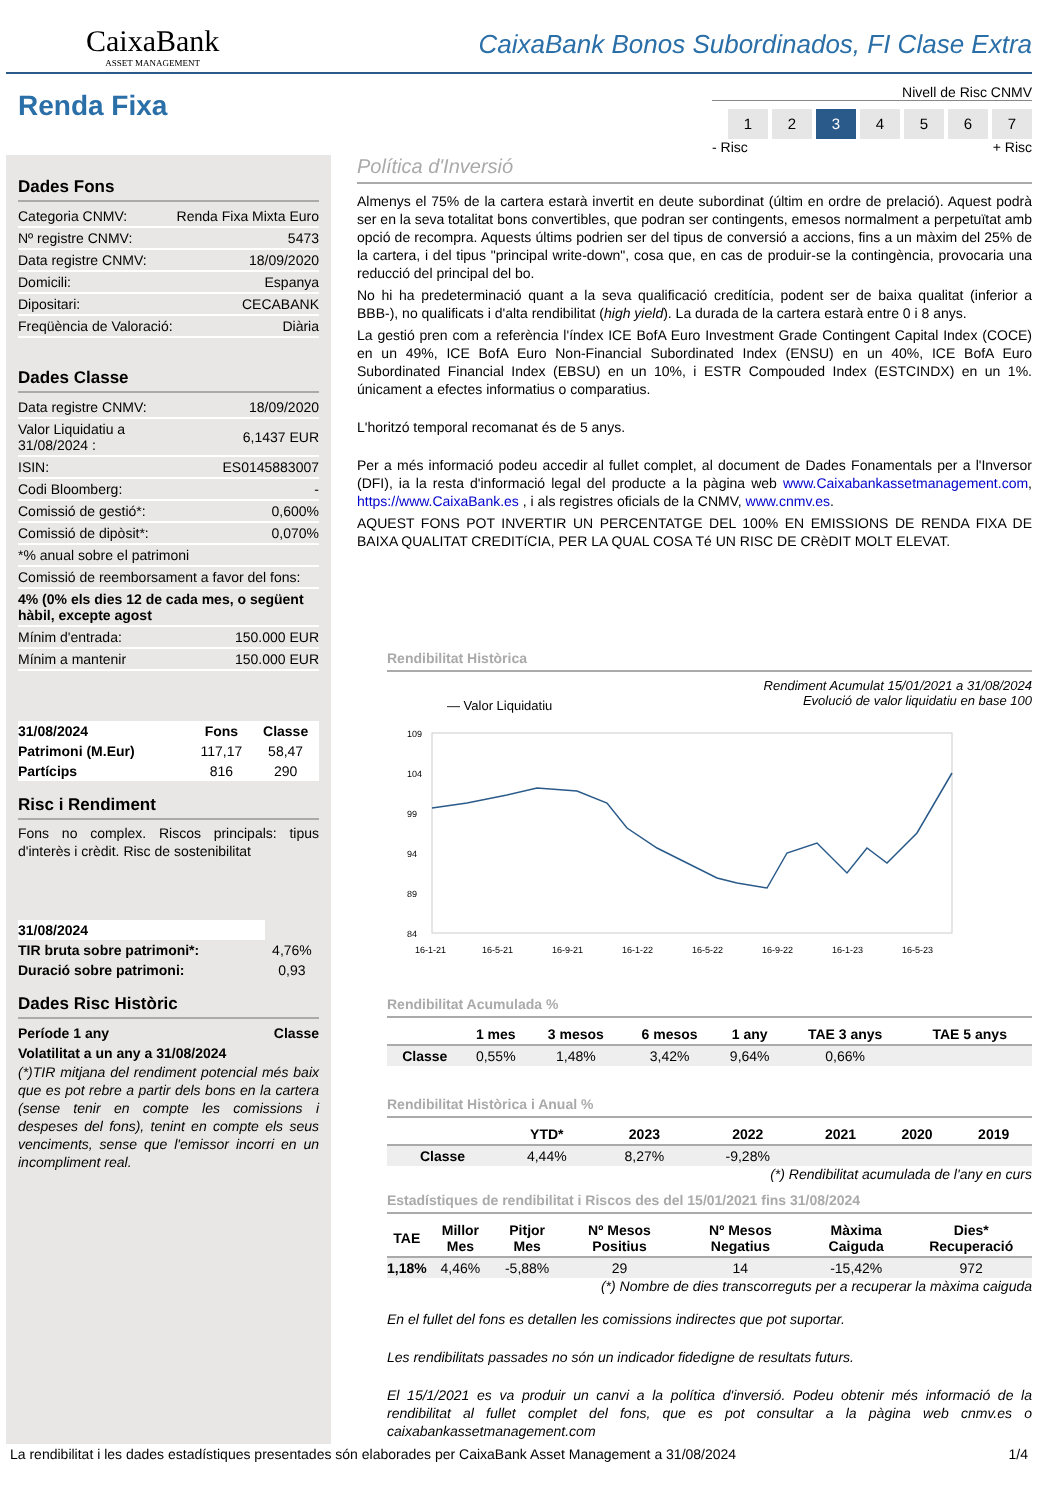CaixaBank
ASSET MANAGEMENT
CaixaBank Bonos Subordinados, FI Clase Extra
Renda Fixa
Nivell de Risc CNMV
1234567
- Risc + Risc
Dades Fons
| Categoria CNMV: | Renda Fixa Mixta Euro |
| Nº registre CNMV: | 5473 |
| Data registre CNMV: | 18/09/2020 |
| Domicili: | Espanya |
| Dipositari: | CECABANK |
| Freqüència de Valoració: | Diària |
Dades Classe
| Data registre CNMV: | 18/09/2020 |
| Valor Liquidatiu a 31/08/2024 : | 6,1437 EUR |
| ISIN: | ES0145883007 |
| Codi Bloomberg: | - |
| Comissió de gestió*: | 0,600% |
| Comissió de dipòsit*: | 0,070% |
| *% anual sobre el patrimoni | |
| Comissió de reemborsament a favor del fons: | |
| 4% (0% els dies 12 de cada mes, o següent hàbil, excepte agost | |
| Mínim d'entrada: | 150.000 EUR |
| Mínim a mantenir | 150.000 EUR |
| 31/08/2024 | Fons | Classe |
| --- | --- | --- |
| Patrimoni (M.Eur) | 117,17 | 58,47 |
| Partícips | 816 | 290 |
Risc i Rendiment
Fons no complex. Riscos principals: tipus d'interès i crèdit. Risc de sostenibilitat
| 31/08/2024 | |
| --- | --- |
| TIR bruta sobre patrimoni*: | 4,76% |
| Duració sobre patrimoni: | 0,93 |
Dades Risc Històric
| Període 1 any | Classe |
| --- | --- |
| Volatilitat a un any a 31/08/2024 | |
(*)TIR mitjana del rendiment potencial més baix que es pot rebre a partir dels bons en la cartera (sense tenir en compte les comissions i despeses del fons), tenint en compte els seus venciments, sense que l'emissor incorri en un incompliment real.
Política d'Inversió
Almenys el 75% de la cartera estarà invertit en deute subordinat (últim en ordre de prelació). Aquest podrà ser en la seva totalitat bons convertibles, que podran ser contingents, emesos normalment a perpetuïtat amb opció de recompra. Aquests últims podrien ser del tipus de conversió a accions, fins a un màxim del 25% de la cartera, i del tipus "principal write-down", cosa que, en cas de produir-se la contingència, provocaria una reducció del principal del bo.
No hi ha predeterminació quant a la seva qualificació creditícia, podent ser de baixa qualitat (inferior a BBB-), no qualificats i d'alta rendibilitat (high yield). La durada de la cartera estarà entre 0 i 8 anys.
La gestió pren com a referència l'índex ICE BofA Euro Investment Grade Contingent Capital Index (COCE) en un 49%, ICE BofA Euro Non-Financial Subordinated Index (ENSU) en un 40%, ICE BofA Euro Subordinated Financial Index (EBSU) en un 10%, i ESTR Compouded Index (ESTCINDX) en un 1%. únicament a efectes informatius o comparatius.
L'horitzó temporal recomanat és de 5 anys.
Per a més informació podeu accedir al fullet complet, al document de Dades Fonamentals per a l'Inversor (DFI), ia la resta d'informació legal del producte a la pàgina web www.Caixabankassetmanagement.com, https://www.CaixaBank.es , i als registres oficials de la CNMV, www.cnmv.es.
AQUEST FONS POT INVERTIR UN PERCENTATGE DEL 100% EN EMISSIONS DE RENDA FIXA DE BAIXA QUALITAT CREDITíCIA, PER LA QUAL COSA Té UN RISC DE CRèDIT MOLT ELEVAT.
Rendibilitat Històrica
— Valor Liquidatiu Rendiment Acumulat 15/01/2021 a 31/08/2024
Evolució de valor liquidatiu en base 100
109
104
99
94
89
84
16-1-21
16-5-21
16-9-21
16-1-22
16-5-22
16-9-22
16-1-23
16-5-23
Rendibilitat Acumulada %
| | 1 mes | 3 mesos | 6 mesos | 1 any | TAE 3 anys | TAE 5 anys |
| --- | --- | --- | --- | --- | --- | --- |
| Classe | 0,55% | 1,48% | 3,42% | 9,64% | 0,66% | |
Rendibilitat Històrica i Anual %
| | YTD* | 2023 | 2022 | 2021 | 2020 | 2019 |
| --- | --- | --- | --- | --- | --- | --- |
| Classe | 4,44% | 8,27% | -9,28% | | | |
(*) Rendibilitat acumulada de l'any en curs
Estadístiques de rendibilitat i Riscos des del 15/01/2021 fins 31/08/2024
| TAE | Millor Mes | Pitjor Mes | Nº Mesos Positius | Nº Mesos Negatius | Màxima Caiguda | Dies* Recuperació |
| --- | --- | --- | --- | --- | --- | --- |
| 1,18% | 4,46% | -5,88% | 29 | 14 | -15,42% | 972 |
(*) Nombre de dies transcorreguts per a recuperar la màxima caiguda
En el fullet del fons es detallen les comissions indirectes que pot suportar.
Les rendibilitats passades no són un indicador fidedigne de resultats futurs.
El 15/1/2021 es va produir un canvi a la política d'inversió. Podeu obtenir més informació de la rendibilitat al fullet complet del fons, que es pot consultar a la pàgina web cnmv.es o caixabankassetmanagement.com
La rendibilitat i les dades estadístiques presentades són elaborades per CaixaBank Asset Management a 31/08/2024 1/4